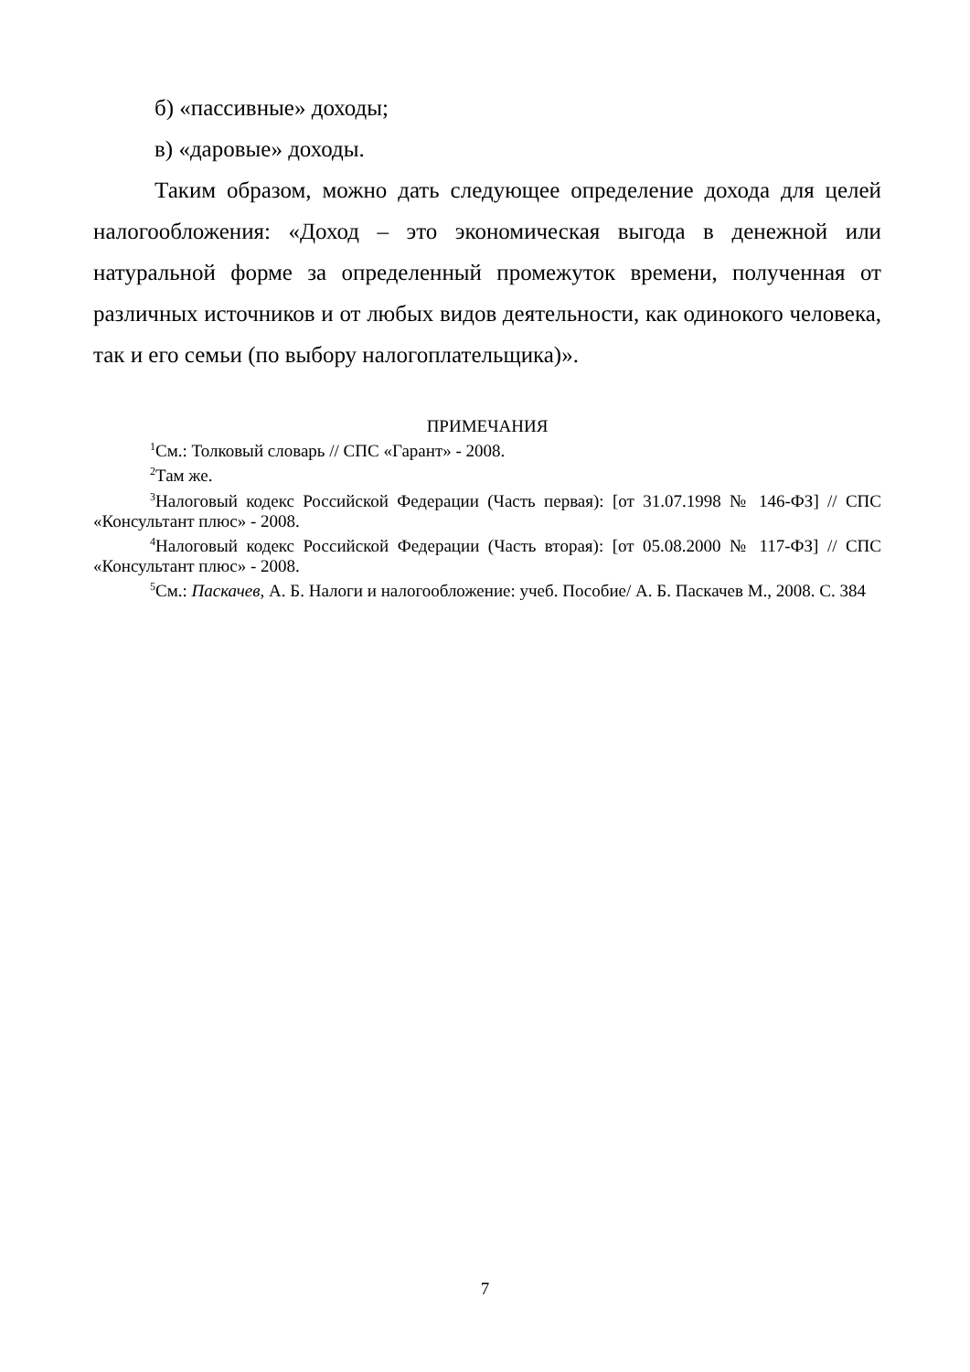б) «пассивные» доходы;
в) «даровые» доходы.
Таким образом, можно дать следующее определение дохода для целей налогообложения: «Доход – это экономическая выгода в денежной или натуральной форме за определенный промежуток времени, полученная от различных источников и от любых видов деятельности, как одинокого человека, так и его семьи (по выбору налогоплательщика)».
ПРИМЕЧАНИЯ
<sup>1</sup> См.: Толковый словарь // СПС «Гарант» - 2008.
<sup>2</sup> Там же.
<sup>3</sup> Налоговый кодекс Российской Федерации (Часть первая): [от 31.07.1998 № 146-ФЗ] // СПС «Консультант плюс» - 2008.
<sup>4</sup> Налоговый кодекс Российской Федерации (Часть вторая): [от 05.08.2000 № 117-ФЗ] // СПС «Консультант плюс» - 2008.
<sup>5</sup> См.: Паскачев, А. Б. Налоги и налогообложение: учеб. Пособие/ А. Б. Паскачев М., 2008. С. 384
7